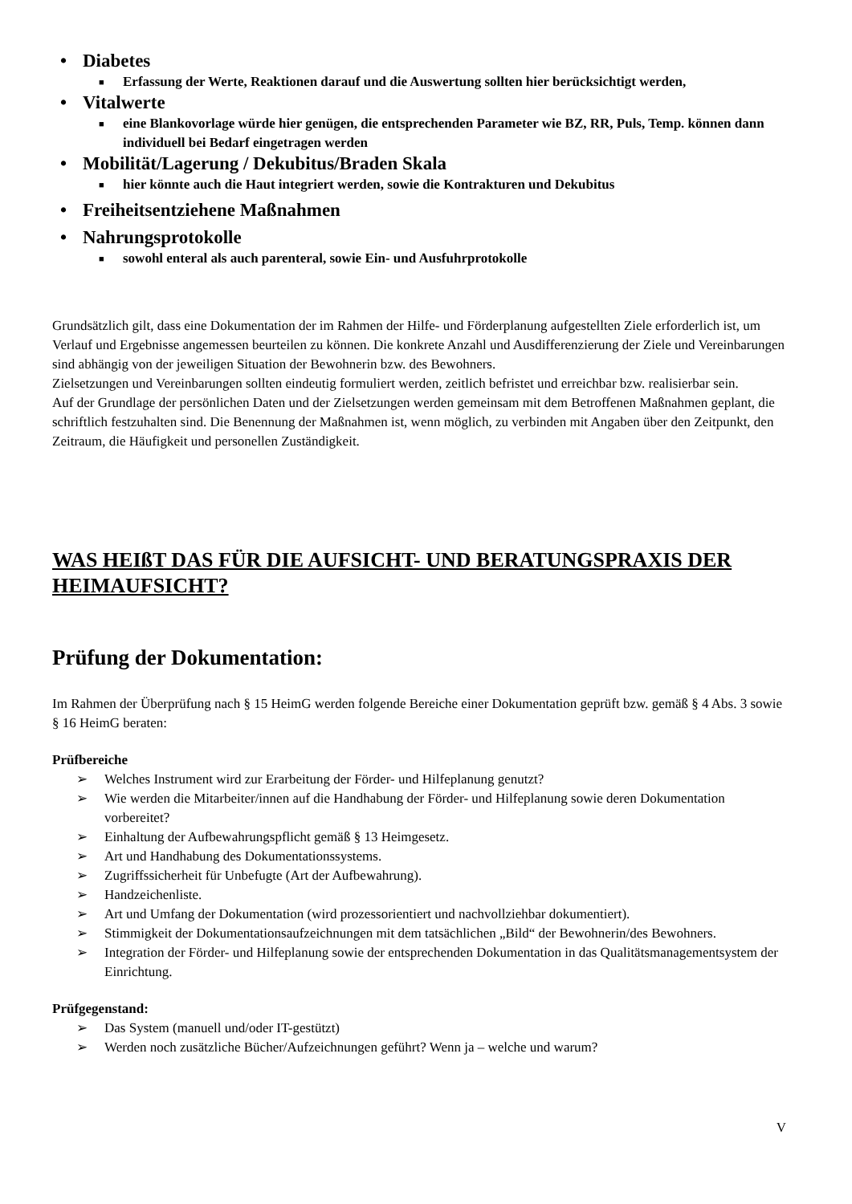• Diabetes
■ Erfassung der Werte, Reaktionen darauf und die Auswertung sollten hier berücksichtigt werden,
• Vitalwerte
■ eine Blankovorlage würde hier genügen, die entsprechenden Parameter wie BZ, RR, Puls, Temp. können dann individuell bei Bedarf eingetragen werden
• Mobilität/Lagerung / Dekubitus/Braden Skala
■ hier könnte auch die Haut integriert werden, sowie die Kontrakturen und Dekubitus
• Freiheitsentziehene Maßnahmen
• Nahrungsprotokolle
■ sowohl enteral als auch parenteral, sowie Ein- und Ausfuhrprotokolle
Grundsätzlich gilt, dass eine Dokumentation der im Rahmen der Hilfe- und Förderplanung aufgestellten Ziele erforderlich ist, um Verlauf und Ergebnisse angemessen beurteilen zu können. Die konkrete Anzahl und Ausdifferenzierung der Ziele und Vereinbarungen sind abhängig von der jeweiligen Situation der Bewohnerin bzw. des Bewohners.
Zielsetzungen und Vereinbarungen sollten eindeutig formuliert werden, zeitlich befristet und erreichbar bzw. realisierbar sein.
Auf der Grundlage der persönlichen Daten und der Zielsetzungen werden gemeinsam mit dem Betroffenen Maßnahmen geplant, die schriftlich festzuhalten sind. Die Benennung der Maßnahmen ist, wenn möglich, zu verbinden mit Angaben über den Zeitpunkt, den Zeitraum, die Häufigkeit und personellen Zuständigkeit.
WAS HEIßT DAS FÜR DIE AUFSICHT- UND BERATUNGSPRAXIS DER HEIMAUFSICHT?
Prüfung der Dokumentation:
Im Rahmen der Überprüfung nach § 15 HeimG werden folgende Bereiche einer Dokumentation geprüft bzw. gemäß § 4 Abs. 3 sowie § 16 HeimG beraten:
Prüfbereiche
➢ Welches Instrument wird zur Erarbeitung der Förder- und Hilfeplanung genutzt?
➢ Wie werden die Mitarbeiter/innen auf die Handhabung der Förder- und Hilfeplanung sowie deren Dokumentation vorbereitet?
➢ Einhaltung der Aufbewahrungspflicht gemäß § 13 Heimgesetz.
➢ Art und Handhabung des Dokumentationssystems.
➢ Zugriffssicherheit für Unbefugte (Art der Aufbewahrung).
➢ Handzeichenliste.
➢ Art und Umfang der Dokumentation (wird prozessorientiert und nachvollziehbar dokumentiert).
➢ Stimmigkeit der Dokumentationsaufzeichnungen mit dem tatsächlichen „Bild“ der Bewohnerin/des Bewohners.
➢ Integration der Förder- und Hilfeplanung sowie der entsprechenden Dokumentation in das Qualitätsmanagementsystem der Einrichtung.
Prüfgegenstand:
➢ Das System (manuell und/oder IT-gestützt)
➢ Werden noch zusätzliche Bücher/Aufzeichnungen geführt? Wenn ja – welche und warum?
V